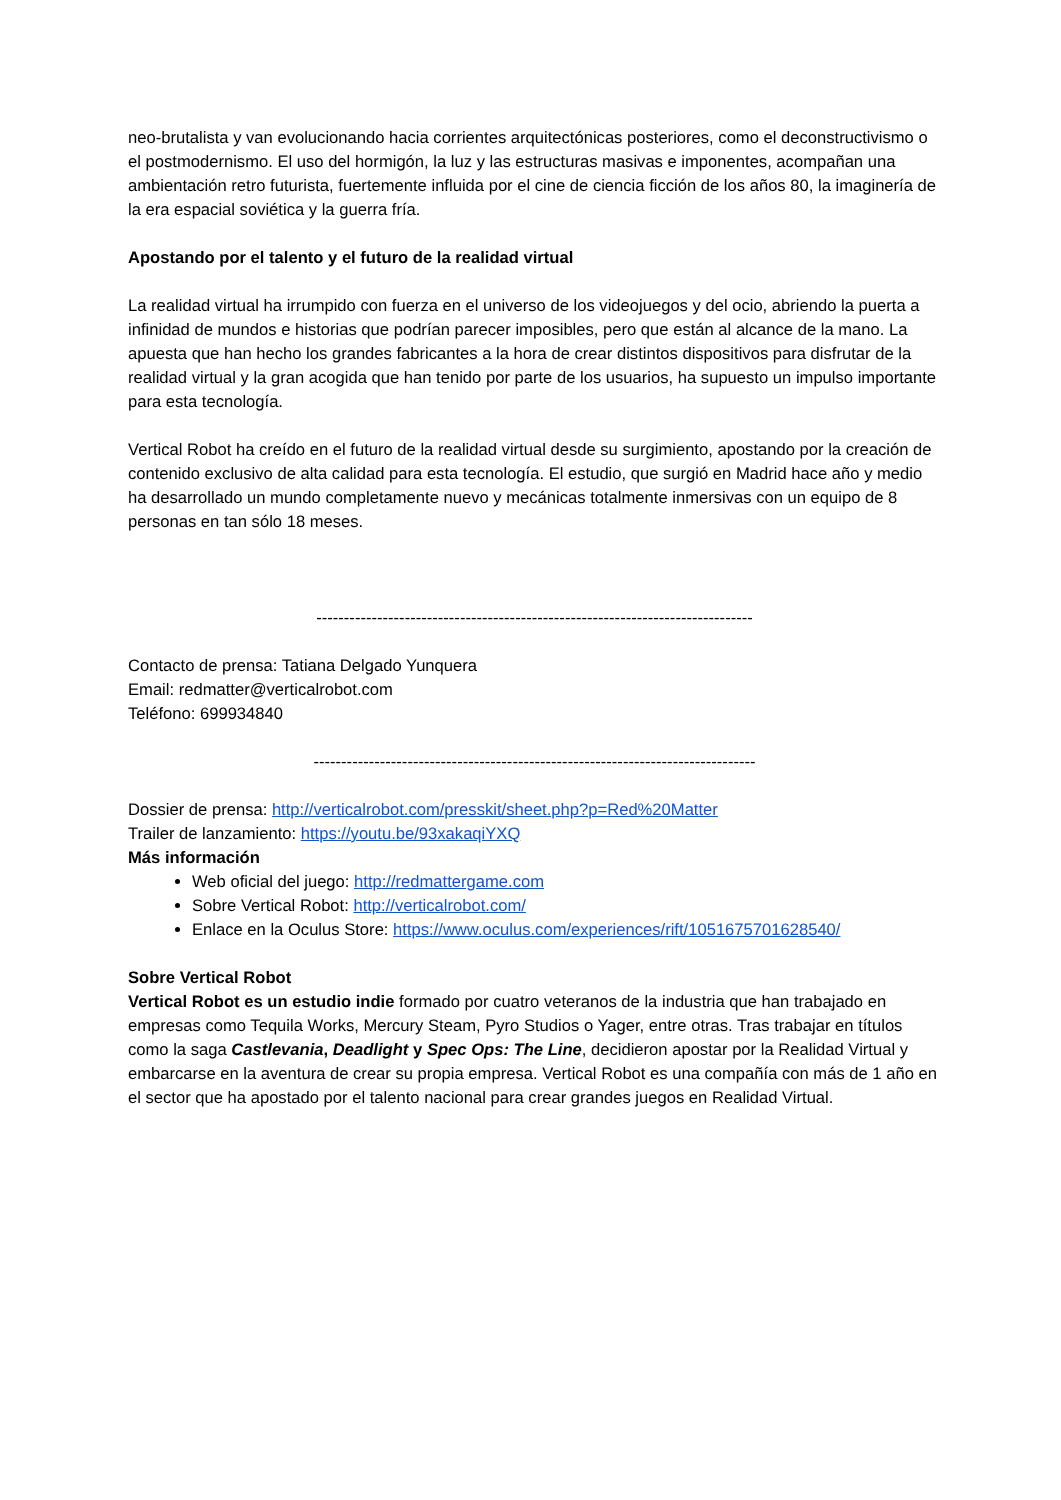neo-brutalista y van evolucionando hacia corrientes arquitectónicas posteriores, como el deconstructivismo o el postmodernismo. El uso del hormigón, la luz y las estructuras masivas e imponentes, acompañan una ambientación retro futurista, fuertemente influida por el cine de ciencia ficción de los años 80, la imaginería de la era espacial soviética y la guerra fría.
Apostando por el talento y el futuro de la realidad virtual
La realidad virtual ha irrumpido con fuerza en el universo de los videojuegos y del ocio, abriendo la puerta a infinidad de mundos e historias que podrían parecer imposibles, pero que están al alcance de la mano. La apuesta que han hecho los grandes fabricantes a la hora de crear distintos dispositivos para disfrutar de la realidad virtual y la gran acogida que han tenido por parte de los usuarios, ha supuesto un impulso importante para esta tecnología.
Vertical Robot ha creído en el futuro de la realidad virtual desde su surgimiento, apostando por la creación de contenido exclusivo de alta calidad para esta tecnología. El estudio, que surgió en Madrid hace año y medio ha desarrollado un mundo completamente nuevo y mecánicas totalmente inmersivas con un equipo de 8 personas en tan sólo 18 meses.
-------------------------------------------------------------------------------
Contacto de prensa: Tatiana Delgado Yunquera
Email: redmatter@verticalrobot.com
Teléfono: 699934840
--------------------------------------------------------------------------------
Dossier de prensa: http://verticalrobot.com/presskit/sheet.php?p=Red%20Matter
Trailer de lanzamiento: https://youtu.be/93xakaqiYXQ
Más información
Web oficial del juego: http://redmattergame.com
Sobre Vertical Robot: http://verticalrobot.com/
Enlace en la Oculus Store: https://www.oculus.com/experiences/rift/1051675701628540/
Sobre Vertical Robot
Vertical Robot es un estudio indie formado por cuatro veteranos de la industria que han trabajado en empresas como Tequila Works, Mercury Steam, Pyro Studios o Yager, entre otras. Tras trabajar en títulos como la saga Castlevania, Deadlight y Spec Ops: The Line, decidieron apostar por la Realidad Virtual y embarcarse en la aventura de crear su propia empresa. Vertical Robot es una compañía con más de 1 año en el sector que ha apostado por el talento nacional para crear grandes juegos en Realidad Virtual.